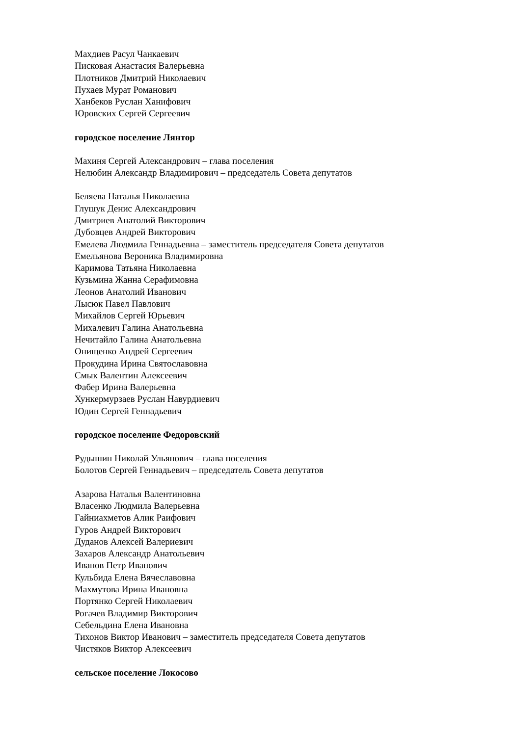Махдиев Расул Чанкаевич
Писковая Анастасия Валерьевна
Плотников Дмитрий Николаевич
Пухаев Мурат Романович
Ханбеков Руслан Ханифович
Юровских Сергей Сергеевич
городское поселение Лянтор
Махиня Сергей Александрович – глава поселения
Нелюбин Александр Владимирович – председатель Совета депутатов
Беляева Наталья Николаевна
Глушук Денис Александрович
Дмитриев Анатолий Викторович
Дубовцев Андрей Викторович
Емелева Людмила Геннадьевна – заместитель председателя Совета депутатов
Емельянова Вероника Владимировна
Каримова Татьяна Николаевна
Кузьмина Жанна Серафимовна
Леонов Анатолий Иванович
Лысюк Павел Павлович
Михайлов Сергей Юрьевич
Михалевич Галина Анатольевна
Нечитайло Галина Анатольевна
Онищенко Андрей Сергеевич
Прокудина Ирина Святославовна
Смык Валентин Алексеевич
Фабер Ирина Валерьевна
Хункермурзаев Руслан Навурдиевич
Юдин Сергей Геннадьевич
городское поселение Федоровский
Рудышин Николай Ульянович – глава поселения
Болотов Сергей Геннадьевич – председатель Совета депутатов
Азарова Наталья Валентиновна
Власенко Людмила Валерьевна
Гайниахметов Алик Раифович
Гуров Андрей Викторович
Дуданов Алексей Валериевич
Захаров Александр Анатольевич
Иванов Петр Иванович
Кульбида Елена Вячеславовна
Махмутова Ирина Ивановна
Портянко Сергей Николаевич
Рогачев Владимир Викторович
Себельдина Елена Ивановна
Тихонов Виктор Иванович – заместитель председателя Совета депутатов
Чистяков Виктор Алексеевич
сельское поселение Локосово